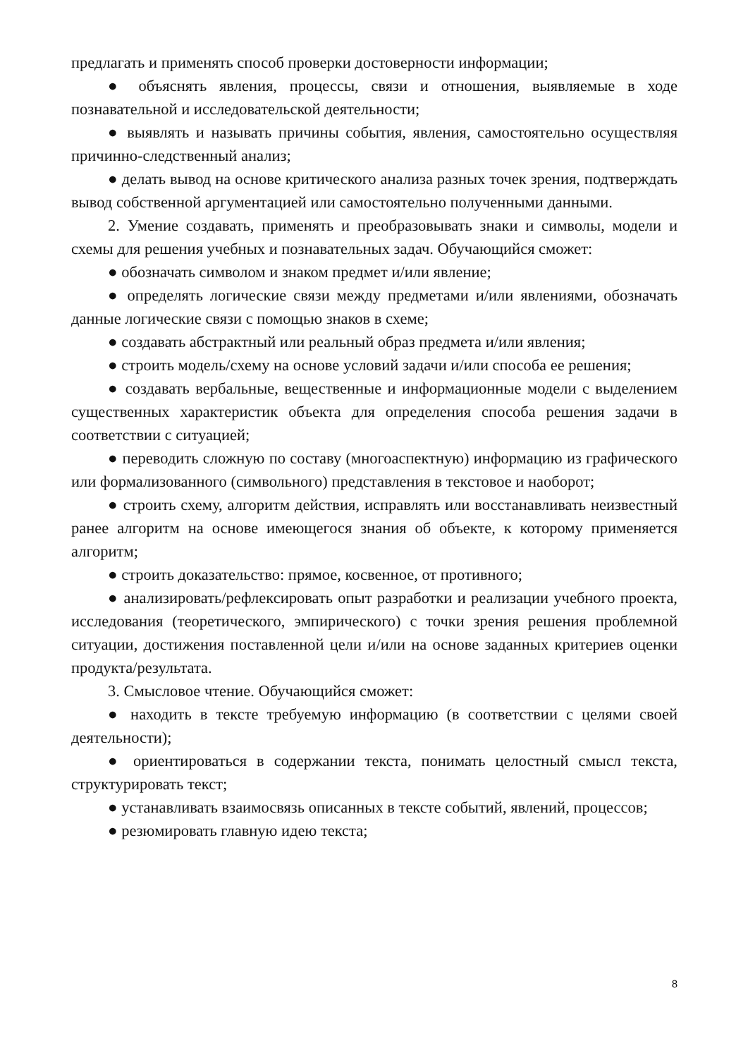предлагать и применять способ проверки достоверности информации;
● объяснять явления, процессы, связи и отношения, выявляемые в ходе познавательной и исследовательской деятельности;
● выявлять и называть причины события, явления, самостоятельно осуществляя причинно-следственный анализ;
● делать вывод на основе критического анализа разных точек зрения, подтверждать вывод собственной аргументацией или самостоятельно полученными данными.
2. Умение создавать, применять и преобразовывать знаки и символы, модели и схемы для решения учебных и познавательных задач. Обучающийся сможет:
● обозначать символом и знаком предмет и/или явление;
● определять логические связи между предметами и/или явлениями, обозначать данные логические связи с помощью знаков в схеме;
● создавать абстрактный или реальный образ предмета и/или явления;
● строить модель/схему на основе условий задачи и/или способа ее решения;
● создавать вербальные, вещественные и информационные модели с выделением существенных характеристик объекта для определения способа решения задачи в соответствии с ситуацией;
● переводить сложную по составу (многоаспектную) информацию из графического или формализованного (символьного) представления в текстовое и наоборот;
● строить схему, алгоритм действия, исправлять или восстанавливать неизвестный ранее алгоритм на основе имеющегося знания об объекте, к которому применяется алгоритм;
● строить доказательство: прямое, косвенное, от противного;
● анализировать/рефлексировать опыт разработки и реализации учебного проекта, исследования (теоретического, эмпирического) с точки зрения решения проблемной ситуации, достижения поставленной цели и/или на основе заданных критериев оценки продукта/результата.
3. Смысловое чтение. Обучающийся сможет:
● находить в тексте требуемую информацию (в соответствии с целями своей деятельности);
● ориентироваться в содержании текста, понимать целостный смысл текста, структурировать текст;
● устанавливать взаимосвязь описанных в тексте событий, явлений, процессов;
● резюмировать главную идею текста;
8